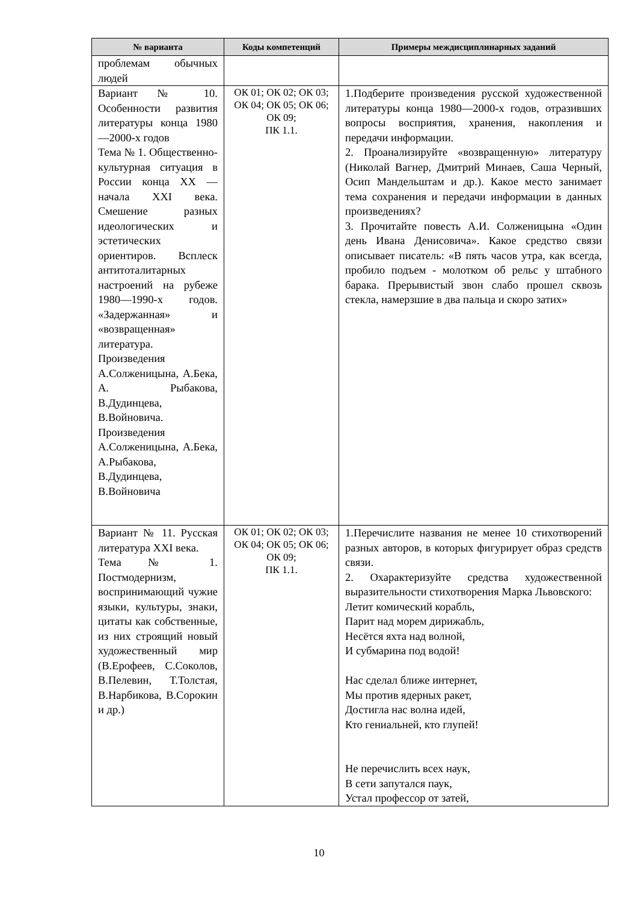| № варианта | Коды компетенций | Примеры междисциплинарных заданий |
| --- | --- | --- |
| проблемам обычных людей | | |
| Вариант № 10. Особенности развития литературы конца 1980—2000-х годов Тема № 1. Общественно-культурная ситуация в России конца XX — начала XXI века. Смешение разных идеологических и эстетических ориентиров. Всплеск антитоталитарных настроений на рубеже 1980—1990-х годов. «Задержанная» и «возвращенная» литература. Произведения А.Солженицына, А.Бека, А. Рыбакова, В.Дудинцева, В.Войновича. Произведения А.Солженицына, А.Бека, А.Рыбакова, В.Дудинцева, В.Войновича | ОК 01; ОК 02; ОК 03; ОК 04; ОК 05; ОК 06; ОК 09; ПК 1.1. | 1.Подберите произведения русской художественной литературы конца 1980—2000-х годов, отразивших вопросы восприятия, хранения, накопления и передачи информации. 2. Проанализируйте «возвращенную» литературу (Николай Вагнер, Дмитрий Минаев, Саша Черный, Осип Мандельштам и др.). Какое место занимает тема сохранения и передачи информации в данных произведениях? 3. Прочитайте повесть А.И. Солженицына «Один день Ивана Денисовича». Какое средство связи описывает писатель: «В пять часов утра, как всегда, пробило подъем - молотком об рельс у штабного барака. Прерывистый звон слабо прошел сквозь стекла, намерзшие в два пальца и скоро затих» |
| Вариант № 11. Русская литература XXI века. Тема № 1. Постмодернизм, воспринимающий чужие языки, культуры, знаки, цитаты как собственные, из них строящий новый художественный мир (В.Ерофеев, С.Соколов, В.Пелевин, Т.Толстая, В.Нарбикова, В.Сорокин и др.) | ОК 01; ОК 02; ОК 03; ОК 04; ОК 05; ОК 06; ОК 09; ПК 1.1. | 1.Перечислите названия не менее 10 стихотворений разных авторов, в которых фигурирует образ средств связи. 2. Охарактеризуйте средства художественной выразительности стихотворения Марка Львовского: Летит комический корабль, Парит над морем дирижабль, Несётся яхта над волной, И субмарина под водой! Нас сделал ближе интернет, Мы против ядерных ракет, Достигла нас волна идей, Кто гениальней, кто глупей! Не перечислить всех наук, В сети запутался паук, Устал профессор от затей, |
10